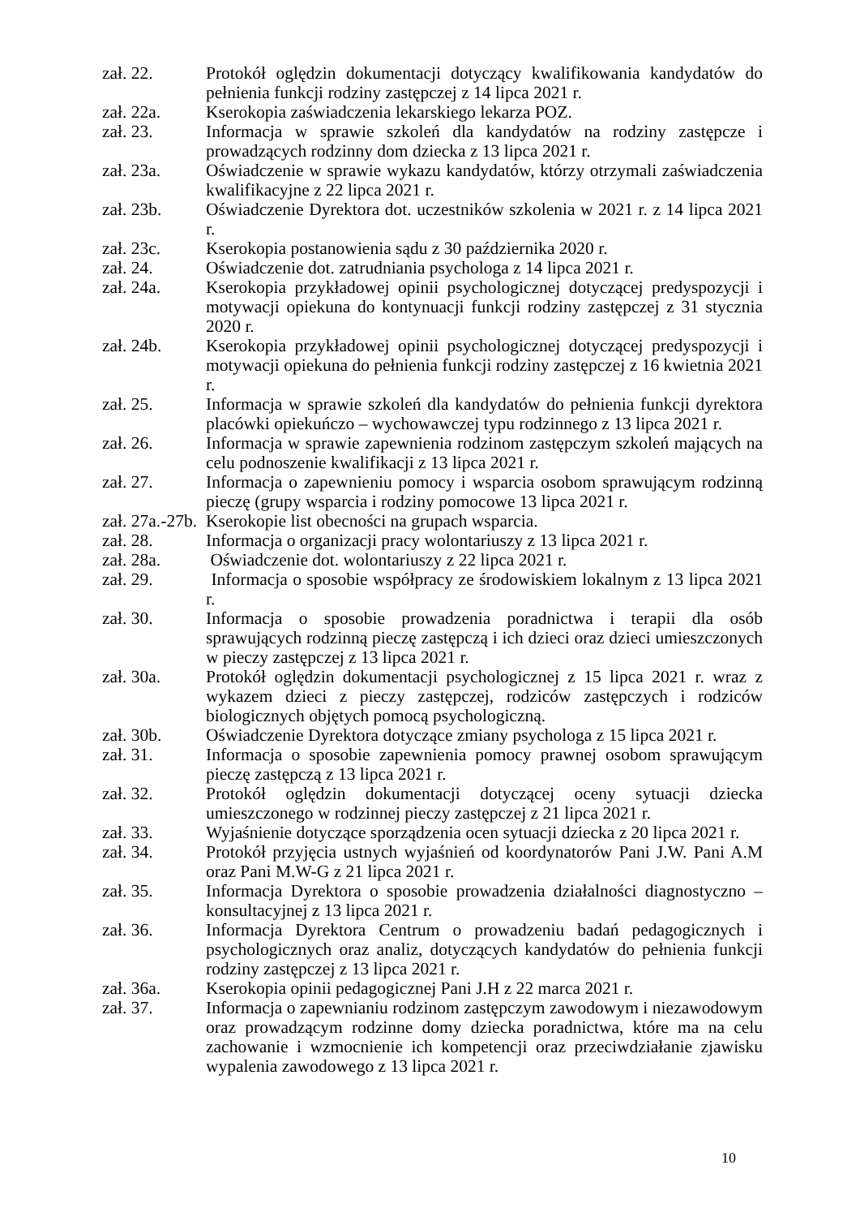zał. 22. Protokół oględzin dokumentacji dotyczący kwalifikowania kandydatów do pełnienia funkcji rodziny zastępczej z 14 lipca 2021 r.
zał. 22a. Kserokopia zaświadczenia lekarskiego lekarza POZ.
zał. 23. Informacja w sprawie szkoleń dla kandydatów na rodziny zastępcze i prowadzących rodzinny dom dziecka z 13 lipca 2021 r.
zał. 23a. Oświadczenie w sprawie wykazu kandydatów, którzy otrzymali zaświadczenia kwalifikacyjne z 22 lipca 2021 r.
zał. 23b. Oświadczenie Dyrektora dot. uczestników szkolenia w 2021 r. z 14 lipca 2021 r.
zał. 23c. Kserokopia postanowienia sądu z 30 października 2020 r.
zał. 24. Oświadczenie dot. zatrudniania psychologa z 14 lipca 2021 r.
zał. 24a. Kserokopia przykładowej opinii psychologicznej dotyczącej predyspozycji i motywacji opiekuna do kontynuacji funkcji rodziny zastępczej z 31 stycznia 2020 r.
zał. 24b. Kserokopia przykładowej opinii psychologicznej dotyczącej predyspozycji i motywacji opiekuna do pełnienia funkcji rodziny zastępczej z 16 kwietnia 2021 r.
zał. 25. Informacja w sprawie szkoleń dla kandydatów do pełnienia funkcji dyrektora placówki opiekuńczo – wychowawczej typu rodzinnego z 13 lipca 2021 r.
zał. 26. Informacja w sprawie zapewnienia rodzinom zastępczym szkoleń mających na celu podnoszenie kwalifikacji z 13 lipca 2021 r.
zał. 27. Informacja o zapewnieniu pomocy i wsparcia osobom sprawującym rodzinną pieczę (grupy wsparcia i rodziny pomocowe 13 lipca 2021 r.
zał. 27a.-27b.
Kserokopie list obecności na grupach wsparcia.
zał. 28. Informacja o organizacji pracy wolontariuszy z 13 lipca 2021 r.
zał. 28a. Oświadczenie dot. wolontariuszy z 22 lipca 2021 r.
zał. 29. Informacja o sposobie współpracy ze środowiskiem lokalnym z 13 lipca 2021 r.
zał. 30. Informacja o sposobie prowadzenia poradnictwa i terapii dla osób sprawujących rodzinną pieczę zastępczą i ich dzieci oraz dzieci umieszczonych w pieczy zastępczej z 13 lipca 2021 r.
zał. 30a. Protokół oględzin dokumentacji psychologicznej z 15 lipca 2021 r. wraz z wykazem dzieci z pieczy zastępczej, rodziców zastępczych i rodziców biologicznych objętych pomocą psychologiczną.
zał. 30b. Oświadczenie Dyrektora dotyczące zmiany psychologa z 15 lipca 2021 r.
zał. 31. Informacja o sposobie zapewnienia pomocy prawnej osobom sprawującym pieczę zastępczą z 13 lipca 2021 r.
zał. 32. Protokół oględzin dokumentacji dotyczącej oceny sytuacji dziecka umieszczonego w rodzinnej pieczy zastępczej z 21 lipca 2021 r.
zał. 33. Wyjaśnienie dotyczące sporządzenia ocen sytuacji dziecka z 20 lipca 2021 r.
zał. 34. Protokół przyjęcia ustnych wyjaśnień od koordynatorów Pani J.W. Pani A.M oraz Pani M.W-G z 21 lipca 2021 r.
zał. 35. Informacja Dyrektora o sposobie prowadzenia działalności diagnostyczno – konsultacyjnej z 13 lipca 2021 r.
zał. 36. Informacja Dyrektora Centrum o prowadzeniu badań pedagogicznych i psychologicznych oraz analiz, dotyczących kandydatów do pełnienia funkcji rodziny zastępczej z 13 lipca 2021 r.
zał. 36a. Kserokopia opinii pedagogicznej Pani J.H z 22 marca 2021 r.
zał. 37. Informacja o zapewnianiu rodzinom zastępczym zawodowym i niezawodowym oraz prowadzącym rodzinne domy dziecka poradnictwa, które ma na celu zachowanie i wzmocnienie ich kompetencji oraz przeciwdziałanie zjawisku wypalenia zawodowego z 13 lipca 2021 r.
10